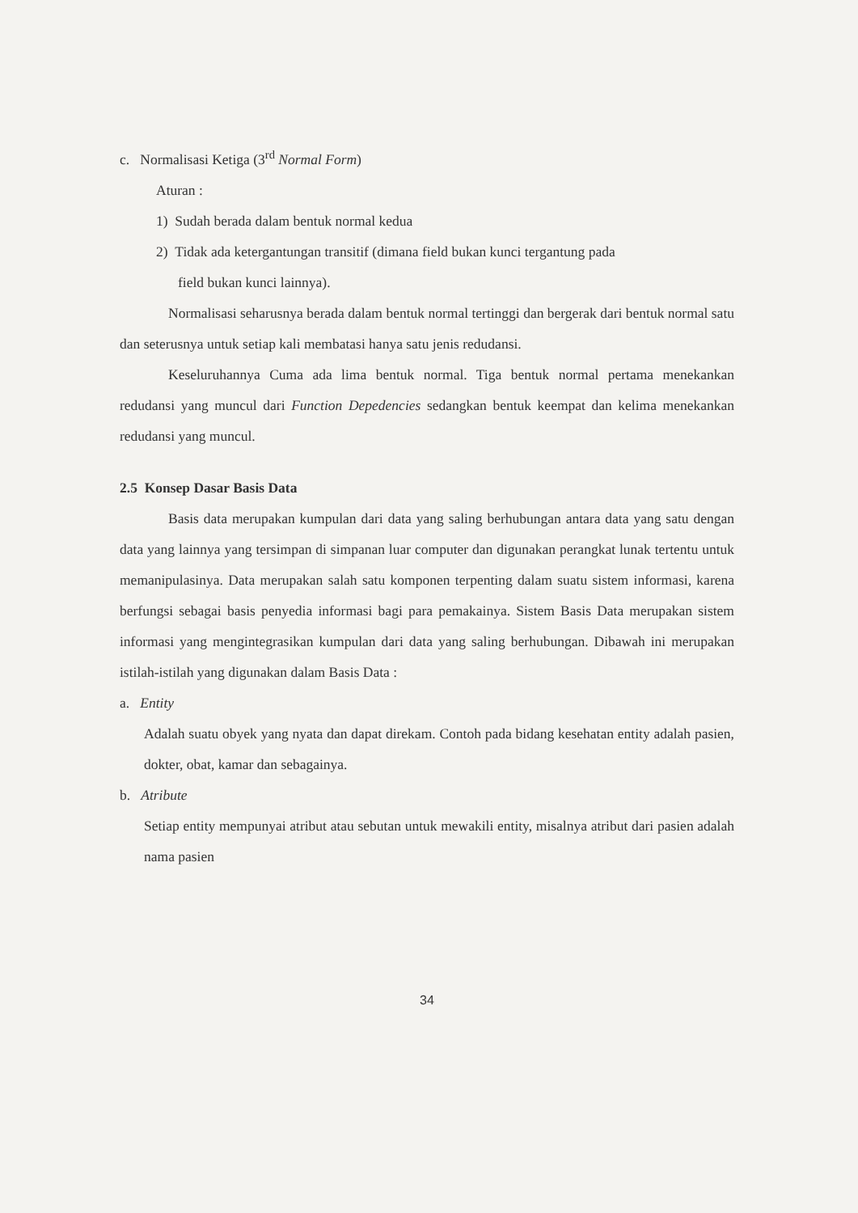c. Normalisasi Ketiga (3<sup>rd</sup> Normal Form)
Aturan :
1) Sudah berada dalam bentuk normal kedua
2) Tidak ada ketergantungan transitif (dimana field bukan kunci tergantung pada
field bukan kunci lainnya).
Normalisasi seharusnya berada dalam bentuk normal tertinggi dan bergerak dari bentuk normal satu dan seterusnya untuk setiap kali membatasi hanya satu jenis redudansi.
Keseluruhannya Cuma ada lima bentuk normal. Tiga bentuk normal pertama menekankan redudansi yang muncul dari Function Depedencies sedangkan bentuk keempat dan kelima menekankan redudansi yang muncul.
2.5 Konsep Dasar Basis Data
Basis data merupakan kumpulan dari data yang saling berhubungan antara data yang satu dengan data yang lainnya yang tersimpan di simpanan luar computer dan digunakan perangkat lunak tertentu untuk memanipulasinya. Data merupakan salah satu komponen terpenting dalam suatu sistem informasi, karena berfungsi sebagai basis penyedia informasi bagi para pemakainya. Sistem Basis Data merupakan sistem informasi yang mengintegrasikan kumpulan dari data yang saling berhubungan. Dibawah ini merupakan istilah-istilah yang digunakan dalam Basis Data :
a. Entity
Adalah suatu obyek yang nyata dan dapat direkam. Contoh pada bidang kesehatan entity adalah pasien, dokter, obat, kamar dan sebagainya.
b. Atribute
Setiap entity mempunyai atribut atau sebutan untuk mewakili entity, misalnya atribut dari pasien adalah nama pasien
34